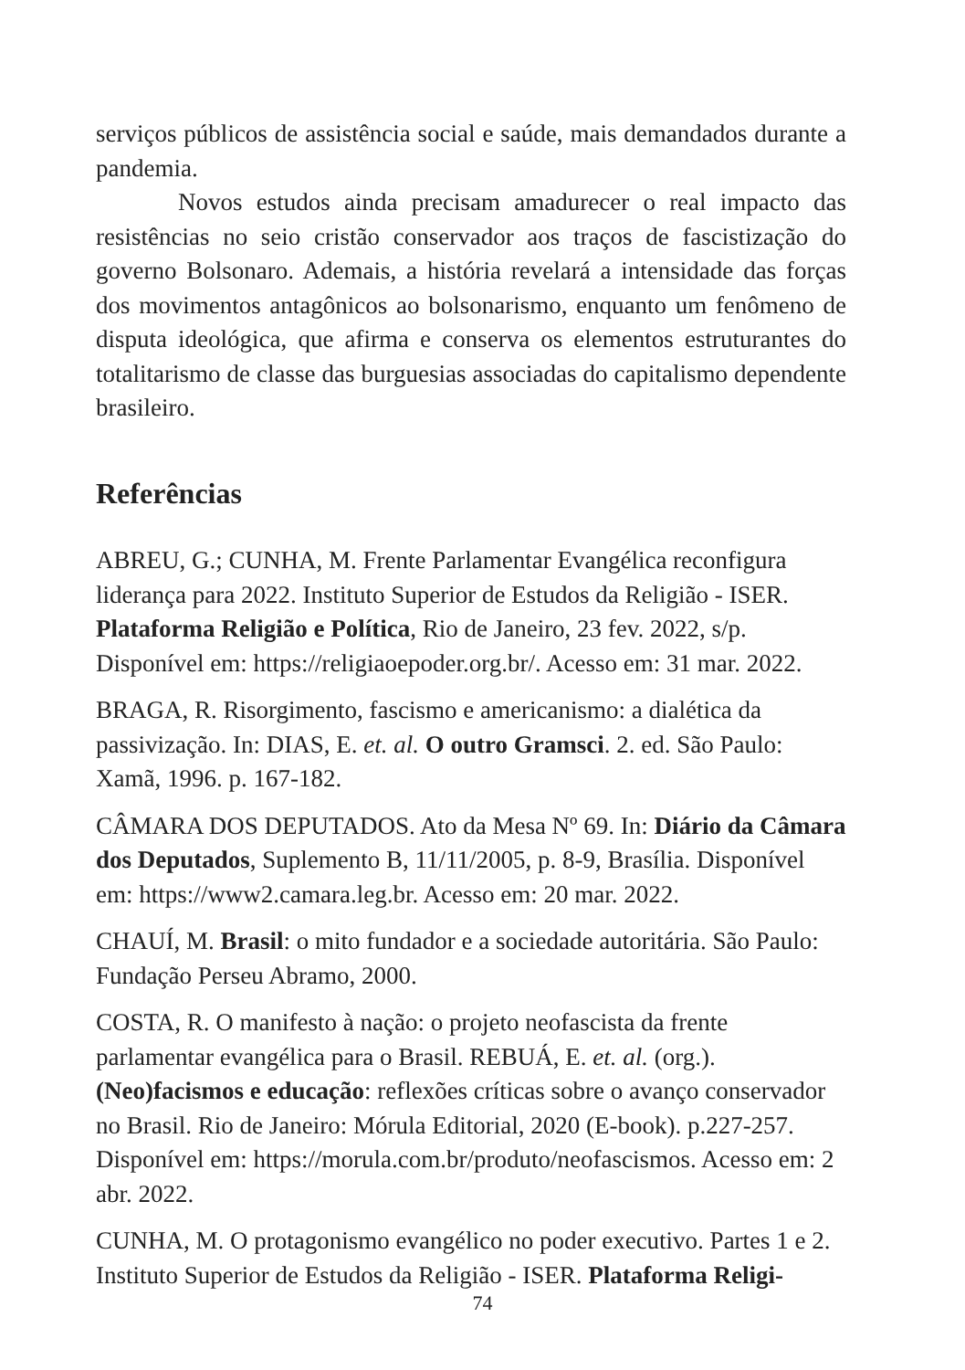serviços públicos de assistência social e saúde, mais demandados durante a pandemia.
Novos estudos ainda precisam amadurecer o real impacto das resistências no seio cristão conservador aos traços de fascistização do governo Bolsonaro. Ademais, a história revelará a intensidade das forças dos movimentos antagônicos ao bolsonarismo, enquanto um fenômeno de disputa ideológica, que afirma e conserva os elementos estruturantes do totalitarismo de classe das burguesias associadas do capitalismo dependente brasileiro.
Referências
ABREU, G.; CUNHA, M. Frente Parlamentar Evangélica reconfigura liderança para 2022. Instituto Superior de Estudos da Religião - ISER. Plataforma Religião e Política, Rio de Janeiro, 23 fev. 2022, s/p. Disponível em: https://religiaoepoder.org.br/. Acesso em: 31 mar. 2022.
BRAGA, R. Risorgimento, fascismo e americanismo: a dialética da passivização. In: DIAS, E. et. al. O outro Gramsci. 2. ed. São Paulo: Xamã, 1996. p. 167-182.
CÂMARA DOS DEPUTADOS. Ato da Mesa Nº 69. In: Diário da Câmara dos Deputados, Suplemento B, 11/11/2005, p. 8-9, Brasília. Disponível em: https://www2.camara.leg.br. Acesso em: 20 mar. 2022.
CHAUÍ, M. Brasil: o mito fundador e a sociedade autoritária. São Paulo: Fundação Perseu Abramo, 2000.
COSTA, R. O manifesto à nação: o projeto neofascista da frente parlamentar evangélica para o Brasil. REBUÁ, E. et. al. (org.). (Neo)facismos e educação: reflexões críticas sobre o avanço conservador no Brasil. Rio de Janeiro: Mórula Editorial, 2020 (E-book). p.227-257. Disponível em: https://morula.com.br/produto/neofascismos. Acesso em: 2 abr. 2022.
CUNHA, M. O protagonismo evangélico no poder executivo. Partes 1 e 2. Instituto Superior de Estudos da Religião - ISER. Plataforma Religi-
74